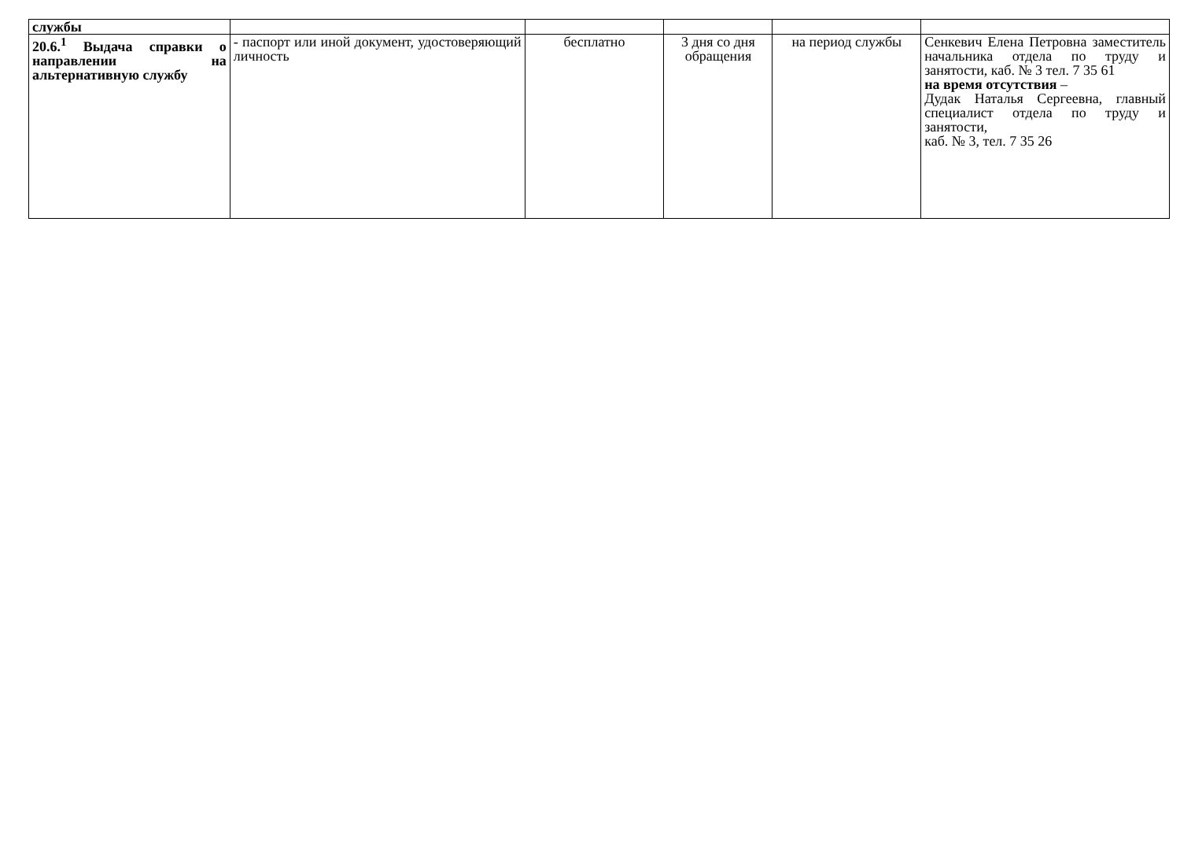| службы | | | | | |
| 20.6.<sup>1</sup> Выдача справки о направлении на альтернативную службу | - паспорт или иной документ, удостоверяющий личность | бесплатно | 3 дня со дня обращения | на период службы | Сенкевич Елена Петровна заместитель начальника отдела по труду и занятости, каб. № 3 тел. 7 35 61 на время отсутствия – Дудак Наталья Сергеевна, главный специалист отдела по труду и занятости, каб. № 3, тел. 7 35 26 |